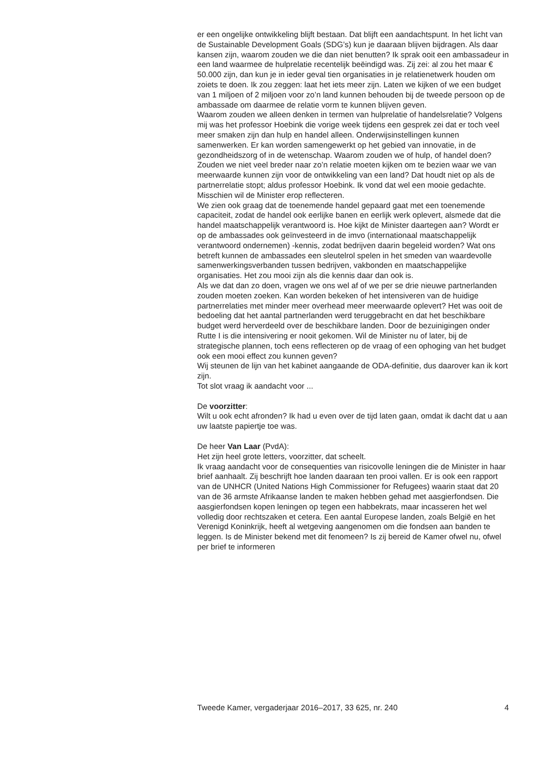er een ongelijke ontwikkeling blijft bestaan. Dat blijft een aandachtspunt. In het licht van de Sustainable Development Goals (SDG’s) kun je daaraan blijven bijdragen. Als daar kansen zijn, waarom zouden we die dan niet benutten? Ik sprak ooit een ambassadeur in een land waarmee de hulprelatie recentelijk beëindigd was. Zij zei: al zou het maar € 50.000 zijn, dan kun je in ieder geval tien organisaties in je relatienetwerk houden om zoiets te doen. Ik zou zeggen: laat het iets meer zijn. Laten we kijken of we een budget van 1 miljoen of 2 miljoen voor zo’n land kunnen behouden bij de tweede persoon op de ambassade om daarmee de relatie vorm te kunnen blijven geven.
Waarom zouden we alleen denken in termen van hulprelatie of handelsrelatie? Volgens mij was het professor Hoebink die vorige week tijdens een gesprek zei dat er toch veel meer smaken zijn dan hulp en handel alleen. Onderwijsinstellingen kunnen samenwerken. Er kan worden samengewerkt op het gebied van innovatie, in de gezondheidszorg of in de wetenschap. Waarom zouden we of hulp, of handel doen? Zouden we niet veel breder naar zo’n relatie moeten kijken om te bezien waar we van meerwaarde kunnen zijn voor de ontwikkeling van een land? Dat houdt niet op als de partnerrelatie stopt; aldus professor Hoebink. Ik vond dat wel een mooie gedachte. Misschien wil de Minister erop reflecteren.
We zien ook graag dat de toenemende handel gepaard gaat met een toenemende capaciteit, zodat de handel ook eerlijke banen en eerlijk werk oplevert, alsmede dat die handel maatschappelijk verantwoord is. Hoe kijkt de Minister daartegen aan? Wordt er op de ambassades ook geïnvesteerd in de imvo (internationaal maatschappelijk verantwoord ondernemen) -kennis, zodat bedrijven daarin begeleid worden? Wat ons betreft kunnen de ambassades een sleutelrol spelen in het smeden van waardevolle samenwerkingsverbanden tussen bedrijven, vakbonden en maatschappelijke organisaties. Het zou mooi zijn als die kennis daar dan ook is.
Als we dat dan zo doen, vragen we ons wel af of we per se drie nieuwe partnerlanden zouden moeten zoeken. Kan worden bekeken of het intensiveren van de huidige partnerrelaties met minder meer overhead meer meerwaarde oplevert? Het was ooit de bedoeling dat het aantal partnerlanden werd teruggebracht en dat het beschikbare budget werd herverdeeld over de beschikbare landen. Door de bezuinigingen onder Rutte I is die intensivering er nooit gekomen. Wil de Minister nu of later, bij de strategische plannen, toch eens reflecteren op de vraag of een ophoging van het budget ook een mooi effect zou kunnen geven?
Wij steunen de lijn van het kabinet aangaande de ODA-definitie, dus daarover kan ik kort zijn.
Tot slot vraag ik aandacht voor ...
De voorzitter:
Wilt u ook echt afronden? Ik had u even over de tijd laten gaan, omdat ik dacht dat u aan uw laatste papiertje toe was.
De heer Van Laar (PvdA):
Het zijn heel grote letters, voorzitter, dat scheelt.
Ik vraag aandacht voor de consequenties van risicovolle leningen die de Minister in haar brief aanhaalt. Zij beschrijft hoe landen daaraan ten prooi vallen. Er is ook een rapport van de UNHCR (United Nations High Commissioner for Refugees) waarin staat dat 20 van de 36 armste Afrikaanse landen te maken hebben gehad met aasgierfondsen. Die aasgierfondsen kopen leningen op tegen een habbekrats, maar incasseren het wel volledig door rechtszaken et cetera. Een aantal Europese landen, zoals België en het Verenigd Koninkrijk, heeft al wetgeving aangenomen om die fondsen aan banden te leggen. Is de Minister bekend met dit fenomeen? Is zij bereid de Kamer ofwel nu, ofwel per brief te informeren
Tweede Kamer, vergaderjaar 2016–2017, 33 625, nr. 240 4